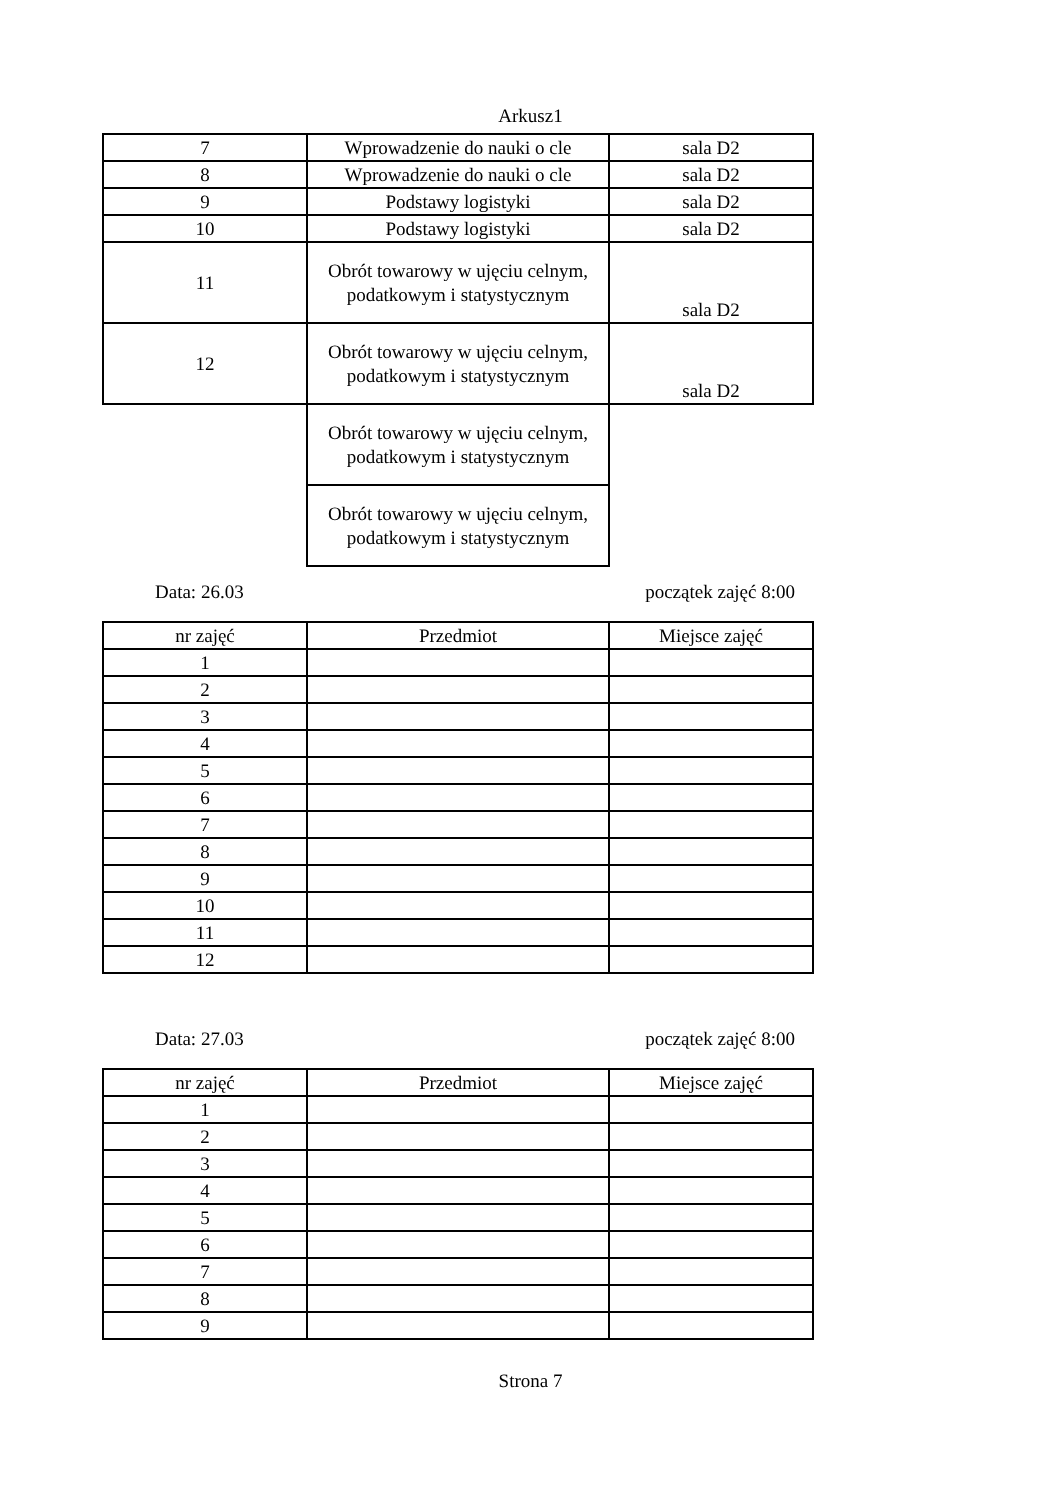Arkusz1
| 7 | Wprowadzenie do nauki o cle | sala D2 |
| 8 | Wprowadzenie do nauki o cle | sala D2 |
| 9 | Podstawy logistyki | sala D2 |
| 10 | Podstawy logistyki | sala D2 |
| 11 | Obrót towarowy w ujęciu celnym, podatkowym i statystycznym | sala D2 |
| 12 | Obrót towarowy w ujęciu celnym, podatkowym i statystycznym | sala D2 |
| | Obrót towarowy w ujęciu celnym, podatkowym i statystycznym | |
| | Obrót towarowy w ujęciu celnym, podatkowym i statystycznym | |
Data: 26.03 początek zajęć 8:00
| nr zajęć | Przedmiot | Miejsce zajęć |
| --- | --- | --- |
| 1 | | |
| 2 | | |
| 3 | | |
| 4 | | |
| 5 | | |
| 6 | | |
| 7 | | |
| 8 | | |
| 9 | | |
| 10 | | |
| 11 | | |
| 12 | | |
Data: 27.03 początek zajęć 8:00
| nr zajęć | Przedmiot | Miejsce zajęć |
| --- | --- | --- |
| 1 | | |
| 2 | | |
| 3 | | |
| 4 | | |
| 5 | | |
| 6 | | |
| 7 | | |
| 8 | | |
| 9 | | |
Strona 7